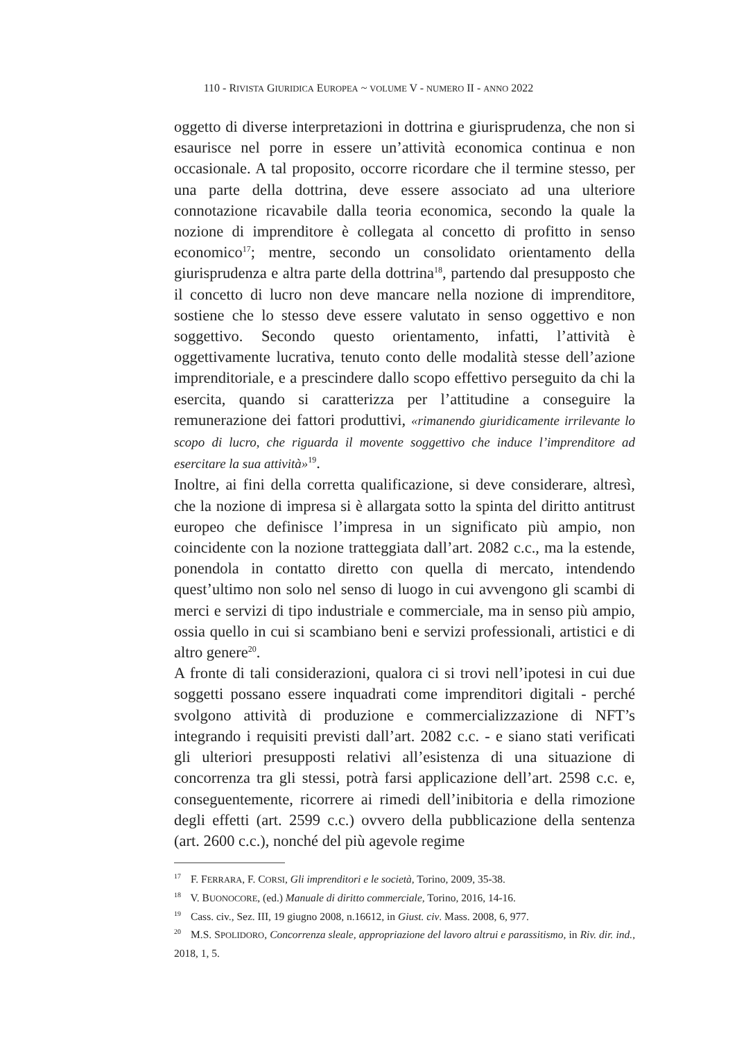110 - RIVISTA GIURIDICA EUROPEA ~ VOLUME V - NUMERO II - ANNO 2022
oggetto di diverse interpretazioni in dottrina e giurisprudenza, che non si esaurisce nel porre in essere un’attività economica continua e non occasionale. A tal proposito, occorre ricordare che il termine stesso, per una parte della dottrina, deve essere associato ad una ulteriore connotazione ricavabile dalla teoria economica, secondo la quale la nozione di imprenditore è collegata al concetto di profitto in senso economico<sup>17</sup>; mentre, secondo un consolidato orientamento della giurisprudenza e altra parte della dottrina<sup>18</sup>, partendo dal presupposto che il concetto di lucro non deve mancare nella nozione di imprenditore, sostiene che lo stesso deve essere valutato in senso oggettivo e non soggettivo. Secondo questo orientamento, infatti, l’attività è oggettivamente lucrativa, tenuto conto delle modalità stesse dell’azione imprenditoriale, e a prescindere dallo scopo effettivo perseguito da chi la esercita, quando si caratterizza per l’attitudine a conseguire la remunerazione dei fattori produttivi, «rimanendo giuridicamente irrilevante lo scopo di lucro, che riguarda il movente soggettivo che induce l’imprenditore ad esercitare la sua attività»<sup>19</sup>.
Inoltre, ai fini della corretta qualificazione, si deve considerare, altresì, che la nozione di impresa si è allargata sotto la spinta del diritto antitrust europeo che definisce l’impresa in un significato più ampio, non coincidente con la nozione tratteggiata dall’art. 2082 c.c., ma la estende, ponendola in contatto diretto con quella di mercato, intendendo quest’ultimo non solo nel senso di luogo in cui avvengono gli scambi di merci e servizi di tipo industriale e commerciale, ma in senso più ampio, ossia quello in cui si scambiano beni e servizi professionali, artistici e di altro genere<sup>20</sup>.
A fronte di tali considerazioni, qualora ci si trovi nell’ipotesi in cui due soggetti possano essere inquadrati come imprenditori digitali - perché svolgono attività di produzione e commercializzazione di NFT’s integrando i requisiti previsti dall’art. 2082 c.c. - e siano stati verificati gli ulteriori presupposti relativi all’esistenza di una situazione di concorrenza tra gli stessi, potrà farsi applicazione dell’art. 2598 c.c. e, conseguentemente, ricorrere ai rimedi dell’inibitoria e della rimozione degli effetti (art. 2599 c.c.) ovvero della pubblicazione della sentenza (art. 2600 c.c.), nonché del più agevole regime
<sup>17</sup> F. FERRARA, F. CORSI, Gli imprenditori e le società, Torino, 2009, 35-38.
<sup>18</sup> V. BUONOCORE, (ed.) Manuale di diritto commerciale, Torino, 2016, 14-16.
<sup>19</sup> Cass. civ., Sez. III, 19 giugno 2008, n.16612, in Giust. civ. Mass. 2008, 6, 977.
<sup>20</sup> M.S. SPOLIDORO, Concorrenza sleale, appropriazione del lavoro altrui e parassitismo, in Riv. dir. ind., 2018, 1, 5.